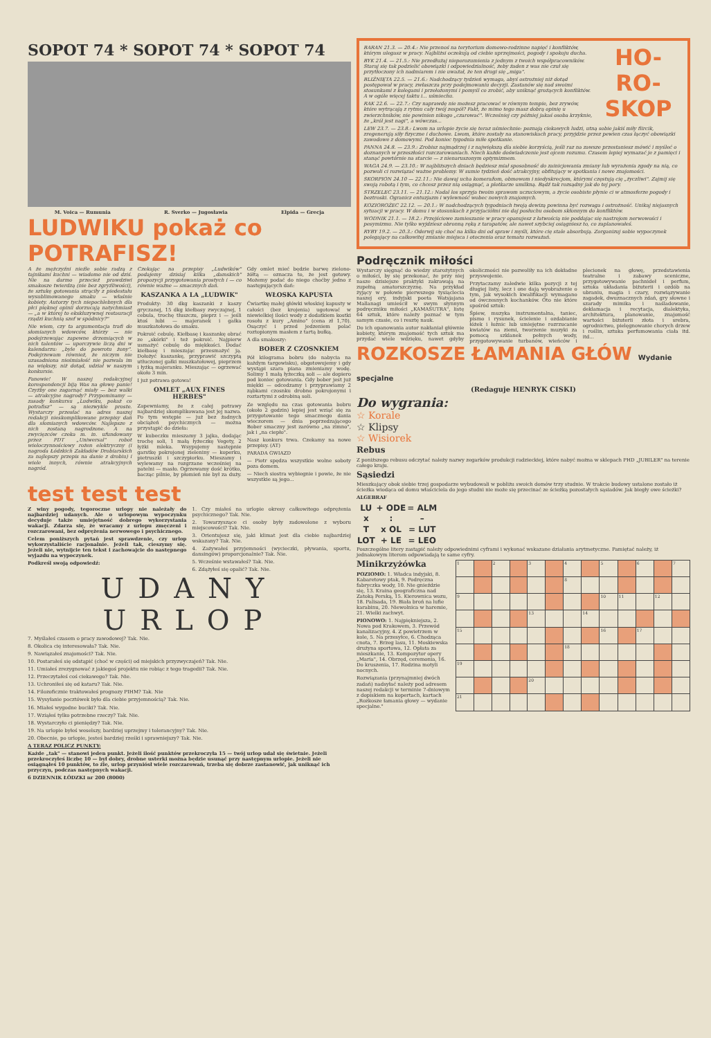SOPOT 74 * SOPOT 74 * SOPOT 74
M. Voica — Rumunia R. Sverko — Jugosławia Elpida — Grecja
LUDWIKU pokaż co POTRAFISZ!
A że mężczyźni nieźle sobie radzą z tajnikami kuchni — wiadomo nie od dziś. Nie na darmo przecież prawdziwi smakosze twierdzą (nie bez zgryźliwości), że sztukę gotowania strąciły z piedestału wysublimowanego smaku — właśnie kobiety. Autorzy tych niepochlebnych dla płci pięknej opinii dorzucają natychmiast — „a w której to ekskluzywnej restauracji rządzi kuchnią szef w spódnicy?"
Nie wiem, czy ta argumentacja trafi do słomianych wdowców, którzy — nie podejrzewając zapewne drzemiących w nich talentów — uporczywie liczą dni w kalendarzu: „byle do powrotu żony". Podejrzewam również, że niczym nie uzasadniona nieśmiałość nie pozwala im na większy, niż dotąd, udział w naszym konkursie.
Panowie! W naszej redakcyjnej korespondencji biją Was na głowę panie! Czyżby one zagarnąć miały — bez walki — atrakcyjne nagrody? Przypominamy — zasady konkursu „Ludwiku, pokaż co potrafisz" — są niezwykle proste. Wystarczy przesłać na adres naszej redakcji nieskomplikowane przepisy dań dla słomianych wdowców. Najlepsze z nich zostaną nagrodzone. A na zwycięzców czeka m. in. ufundowany przez PDT „Uniwersal" robot wieloczynnościowy rożen elektryczny (i nagroda Łódzkich Zakładów Drobiarskich za najlepszy przepis na danie z drobiu) i wiele innych, równie atrakcyjnych nagród.
Czekając na przepisy „Ludwików" podajemy dzisiaj kilka „damskich" propozycji przygotowania prostych i — co równie ważne — smacznych dań.
KASZANKA A LA „LUDWIK"
Produkty: 30 dkg kaszanki z kaszy gryczanej, 15 dkg kiełbasy zwyczajnej, 1 cebula, trochę tłuszczu, pieprz i — jeśli ktoś lubi — majeranek i gałka muszkatołowa do smaku.
Pokroić cebulę. Kiełbasę i kaszankę obrać ze „skórki" i też pokroić. Najpierw usmażyć cebulę do miękkości. Dodać kiełbasę i mieszając przesmażyć ją. Dołożyć kaszankę, przyprawić szczyptą utłuczonej gałki muszkatołowej, pieprzem i łyżką majeranku. Mieszając — ogrzewać około 3 min.
I już potrawa gotowa!
OMLET „AUX FINES HERBES"
Zapewniamy, że z całej potrawy najbardziej skomplikowana jest jej nazwa. Po tym wstępie — już bez żadnych obciążeń psychicznych — można przystąpić do dzieła:
W kubeczku mieszamy 3 jajka, dodając trochę soli, 1 małą łyżeczkę Vegety, 2 łyżki mleka. Wsypujemy następnie garstkę pokrojonej zieleniny — koperku, pietruszki i szczypiorku. Mieszamy i wylewamy na rozgrzane wcześniej na patelni — masło. Ogrzewamy dość krótko, bacząc pilnie, by płomień nie był za duży. Gdy omlet mieć będzie barwę zielono-żółtą — oznacza to, że jest gotowy. Możemy podać do niego choćby jedno z następujących dań:
WŁOSKA KAPUSTA
Ćwiartkę małej główki włoskiej kapusty w całości (bez krojenia) ugotować w niewielkiej ilości wody z dodatkiem kostki rosołu z kury „Amino" (cena zł 1,70). Osączyć i przed jedzeniem polać roztopionym masłem z tartą bułką.
A dla smakoszy:
BOBER Z CZOSNKIEM
Pół kilograma bobru (do nabycia na każdym targowisku), obgotowujemy i gdy wystąpi szara piana zmieniamy wodę. Solimy 1 małą łyżeczką soli — ale dopiero pod koniec gotowania. Gdy bober jest już miękki — odcedzamy i przyprawiamy 2 ząbkami czosnku drobno pokrojonymi i roztartymi z odrobiną soli.
Ze względu na czas gotowania bobru (około 2 godzin) lepiej jest wziąć się za przygotowanie tego smacznego dania wieczorem — dnia poprzedzającego Bober smaczny jest zarówno „na zimno", jak i „na ciepło".
Nasz konkurs trwa. Czekamy na nowe przepisy. (AT)
PARADA GWIAZD
— Piotr spędza wszystkie wolne soboty poza domem.
— Niech siostra wybiegnie i powie, że nie wszystkie są jego...
test test test
Z winy pogody, tegoroczne urlopy nie należały do najbardziej udanych. Ale o urlopowym wypoczynku decyduje także umiejętność dobrego wykorzystania wakacji. Zdarza się, że wracamy z urlopu zmęczeni i rozczarowani, bez odprężenia nerwowego i psychicznego.
Celem poniższych pytań jest sprawdzenie, czy urlop wykorzystaliście racjonalnie. Jeżeli tak, cieszymy się. Jeżeli nie, wytnijcie ten tekst i zachowajcie do następnego wyjazdu na wypoczynek.
Podkreśl swoją odpowiedź:
1. Czy miałeś na urlopie okresy całkowitego odprężenia psychicznego? Tak. Nie.
2. Towarzyszące ci osoby były zadowolone z wyboru miejscowości? Tak. Nie.
3. Orientujesz się, jaki klimat jest dla ciebie najbardziej wskazany? Tak. Nie.
4. Zażywałeś przyjemności (wycieczki, pływania, sportu, dansingów) proporcjonalnie? Tak. Nie.
5. Wcześnie wstawałeś? Tak. Nie.
6. Zdążyłeś się opalić? Tak. Nie.
UDANY URLOP
7. Myślałeś czasem o pracy zawodowej? Tak. Nie.
8. Okolica cię interesowała? Tak. Nie.
9. Nawiązałeś znajomości? Tak. Nie.
10. Postarałeś się odstąpić (choć w części) od miejskich przyzwyczajeń? Tak. Nie.
11. Umiałeś zrezygnować z jakiegoś projektu nie robiąc z tego tragedii? Tak. Nie.
12. Przeczytałeś coś ciekawego? Tak. Nie.
13. Uchroniłeś się od kataru? Tak. Nie.
14. Filozoficznie traktowałeś prognozy PIHM? Tak. Nie
15. Wysyłanie pocztówek było dla ciebie przyjemnością? Tak. Nie.
16. Miałeś wygodne buciki? Tak. Nie.
17. Wziąłeś tylko potrzebne rzeczy? Tak. Nie.
18. Wystarczyło ci pieniędzy? Tak. Nie.
19. Na urlopie byłeś weselszy, bardziej uprzejmy i tolerancyjny? Tak. Nie.
20. Obecnie, po urlopie, jesteś bardziej rześki i sprawniejszy? Tak. Nie.
A TERAZ POLICZ PUNKTY:
Każde „tak" — stanowi jeden punkt. Jeżeli ilość punktów przekroczyła 15 — twój urlop udał się świetnie. Jeżeli przekroczyłeś liczbę 10 — był dobry, drobne usterki można będzie usunąć przy następnym urlopie. Jeżeli nie osiągnąłeś 10 punktów, to źle, urlop przyniósł wiele rozczarowań, trzeba się dobrze zastanowić, jak uniknąć ich przyczyn, podczas następnych wakacji.
6 DZIENNIK ŁÓDZKI nr 200 (8000)
HO-RO-SKOP
BARAN 21.3. — 20.4.: Nie przenoś na terytorium domowo-rodzinne napięć i konfliktów, którym ulegasz w pracy. Najbliżsi oczekują od ciebie uprzejmości, pogody i spokoju ducha.
BYK 21.4. — 21.5.: Nie przedłużaj nieporozumienia z jednym z twoich współpracowników. Staraj się tak podzielić obowiązki i odpowiedzialność, żeby żaden z was nie czuł się przytłoczony ich nadmiarem i nie uważał, że ten drugi się „miga".
BLIŹNIĘTA 22.5. — 21.6.: Nadchodzący tydzień wymaga, abyś ostrożniej niż dotąd postępował w pracy, zwłaszcza przy podejmowaniu decyzji. Zastanów się nad swoimi stosunkami z kolegami i przełożonymi i pomyśl co zrobić, aby uniknąć grożących konfliktów. A w ogóle więcej taktu i... uśmiechu.
RAK 22.6. — 22.7.: Czy naprawdę nie możesz pracować w równym tempie, bez zrywów, które wytrącają z rytmu cały twój zespół? Fakt, że mimo tego masz dobrą opinię u zwierzchników, nie powinien nikogo „czarować". Wcześniej czy później jakaś osoba krzyknie, że „król jest nagi", a wówczas...
LEW 23.7. — 23.8.: Lwom na urlopie życie się teraz uśmiechnie: poznają ciekawych ludzi, utną sobie jakiś miły flircik, zregenerują siły fizyczne i duchowe. Lwom, które zostały na stanowiskach pracy, przyjdzie przez pewien czas łączyć obowiązki zawodowe z domowymi. Pod koniec tygodnia miłe spotkanie.
PANNA 24.8. — 23.9.: Zrobisz najmądrzej i z największą dla siebie korzyścią, jeśli raz na zawsze przestaniesz mówić i myśleć o doznanych w przeszłości rozczarowaniach. Niech każde doświadczenie jest ojcem rozumu. Czasem lepiej wymazać je z pamięci i stanąć powtórnie na starcie — z nienaruszonym optymizmem.
WAGA 24.9. — 23.10.: W najbliższych dniach będziesz miał sposobność do zainicjowania zmiany lub wyrażenia zgody na nią, co pozwoli ci rozwiązać ważne problemy. W sumie tydzień dość atrakcyjny, obfitujący w spotkania i nowe znajomości.
SKORPION 24.10 — 22.11.: Nie dawaj ucha komeražom, obmowom i niedyskrecjom, którymi częstują cię „życzliwi". Zajmij się swoją robotą i tym, co chcesz przez nią osiągnąć, a plotkarze umilkną. Bądź tak rozsądny jak do tej pory.
STRZELEC 23.11. — 21.12.: Nadal los sprzyja twoim sprawom uczuciowym, a życie osobiste płynie ci w atmosferze pogody i beztroski. Ogranicz entuzjazm i wylewność wobec nowych znajomych.
KOZIOROŻEC 22.12. — 20.1.: W nadchodzących tygodniach twoją dewizą powinna być rozwaga i ostrożność. Unikaj niejasnych sytuacji w pracy. W domu i w stosunkach z przyjaciółmi nie daj posłuchu osobom skłonnym do konfliktów.
WODNIK 21.1. — 18.2.: Przejściowe zamieszanie w pracy opanujesz z łatwością nie poddając się nastrojom nerwowości i pesymizmu. Nie tylko wyjdziesz obronną ręką z tarapatów, ale nawet szybciej osiągniesz to, co zaplanowałeś.
RYBY 19.2. — 20.3.: Oderwij się choć na kilka dni od spraw i myśli, które cię stale absorbują. Zorganizuj sobie wypoczynek polegający na całkowitej zmianie miejsca i otoczenia oraz tematu rozważań.
Podręcznik miłości
Wystarczy sięgnąć do wiedzy starożytnych o miłości, by się przekonać, że przy niej nasze dzisiejsze praktyki zakrawają na zupełną amatorszczyznę. Na przykład żyjący w połowie pierwszego tysiąclecia naszej ery, indyjski poeta Watsjajana Mallanagi umieścił w swym słynnym podręczniku miłości „KAMASUTRA", listę 64 sztuk, które należy poznać w tym samym czasie, co i resztę nauk.
Do ich opanowania autor nakłaniał głównie kobiety, którym znajomość tych sztuk ma przydać wiele wdzięku, nawet gdyby okoliczności nie pozwoliły na ich dokładne przyswojenie.
Przytaczamy zaledwie kilka pozycji z tej długiej listy, lecz i one dają wyobrażenie o tym, jak wysokich kwalifikacji wymagano od ówczesnych kochanków. Oto nie które spośród sztuk:
Śpiew, muzyka instrumentalna, taniec, pismo i rysunek, ścielenie i ozdabianie łóżek i łożnic lub umiejętne rozrzucanie kwiatów na ziemi, tworzenie muzyki za pomocą szklanek pełnych wody, przygotowywanie turbanów, wieńców i plecionek na głowę, przedstawienia teatralne i zabawy sceniczne, przygotowywanie pachnideł i perfum, sztuka układania biżuterii i ozdób na ubraniu, magia i czary, rozwiązywanie zagadek, dwuznacznych zdań, gry słowne i szarady mimika i naśladowanie, deklamacja i recytacja, dialektyka, architektura, planowanie, znajomość wartości biżuterii złota i srebra, ogrodnictwo, pielęgnowanie chorych drzew i roślin, sztuka perfumowania ciała itd. itd...
ROZKOSZE ŁAMANIA GŁÓW Wydanie specjalne
(Redaguje HENRYK CISKI)
Do wygrania:
☆ Korale
☆ Klipsy
☆ Wisiorek
Rebus
Z poniższego rebusu odczytać należy nazwy zegarków produkcji radzieckiej, które nabyć można w sklepach PHD „JUBILER" na terenie całego kraju.
Sąsiedzi
Mieszkający obok siebie trzej gospodarze wybudowali w pobliżu swoich domów trzy studnie. W trakcie budowy ustalone zostało iż ścieżka wiodąca od domu właściciela do jego studni nie może się przecinać ze ścieżką pozostałych sąsiadów. Jak biegły owe ścieżki?
ALGEBRAF
| LU | + ODE | = ALM |
| --- | --- | --- |
| x | : | – |
| T | x OL | = LUT |
| LOT | + LE | = LEO |
Poszczególne litery zastąpić należy odpowiednimi cyframi i wykonać wskazane działania arytmetyczne. Pamiętać należy, iż jednakowym literom odpowiadają te same cyfry.
Minikrzyżówka
POZIOMO: 1. Władca indyjski, 8. Kabaretowy ptak, 9. Podręczna fabryczka wody, 10. Nie gnieździe się, 13. Kraina geograficzna nad Zatoką Perską, 15. Kierownica wozu, 18. Palisada, 19. Biała broń na lufie karabinu, 20. Niewolnica w haremie, 21. Wielki zachwyt.
PIONOWO: 1. Najpiękniejsza, 2. Nowa pod Krakowem, 3. Przewód kanalizacyjny, 4. Z powietrzem w kole, 5. Na przesyłce, 6. Chodząca cnota, 7. Brzeg lasu, 11. Moskiewska drużyna sportowa, 12. Opłata za mieszkanie, 13. Kompozytor opery „Maria", 14. Obrzęd, ceremonia, 16. Do kruszenia, 17. Rodzina motyli nocnych.
Rozwiązania (przynajmniej dwóch zadań) nadsyłać należy pod adresem naszej redakcji w terminie 7-dniowym z dopiskiem na kopertach, kartach „Rozkosze łamania głowy — wydanie specjalne."
| 1 | | 2 | | 3 | | 4 | | 5 | | 6 | | 7 |
| | | | | | | 8 | | | | | | |
| 9 | | | | | | | | 10 | 11 | | 12 | |
| | | | | 13 | | | 14 | | | | | |
| 15 | | | | | | | | 16 | | 17 | | |
| | | | | | | 18 | | | | | | |
| 19 | | | | | | | | | | | | |
| | | | | 20 | | | | | | | | |
| 21 | | | | | | | | | | | | |